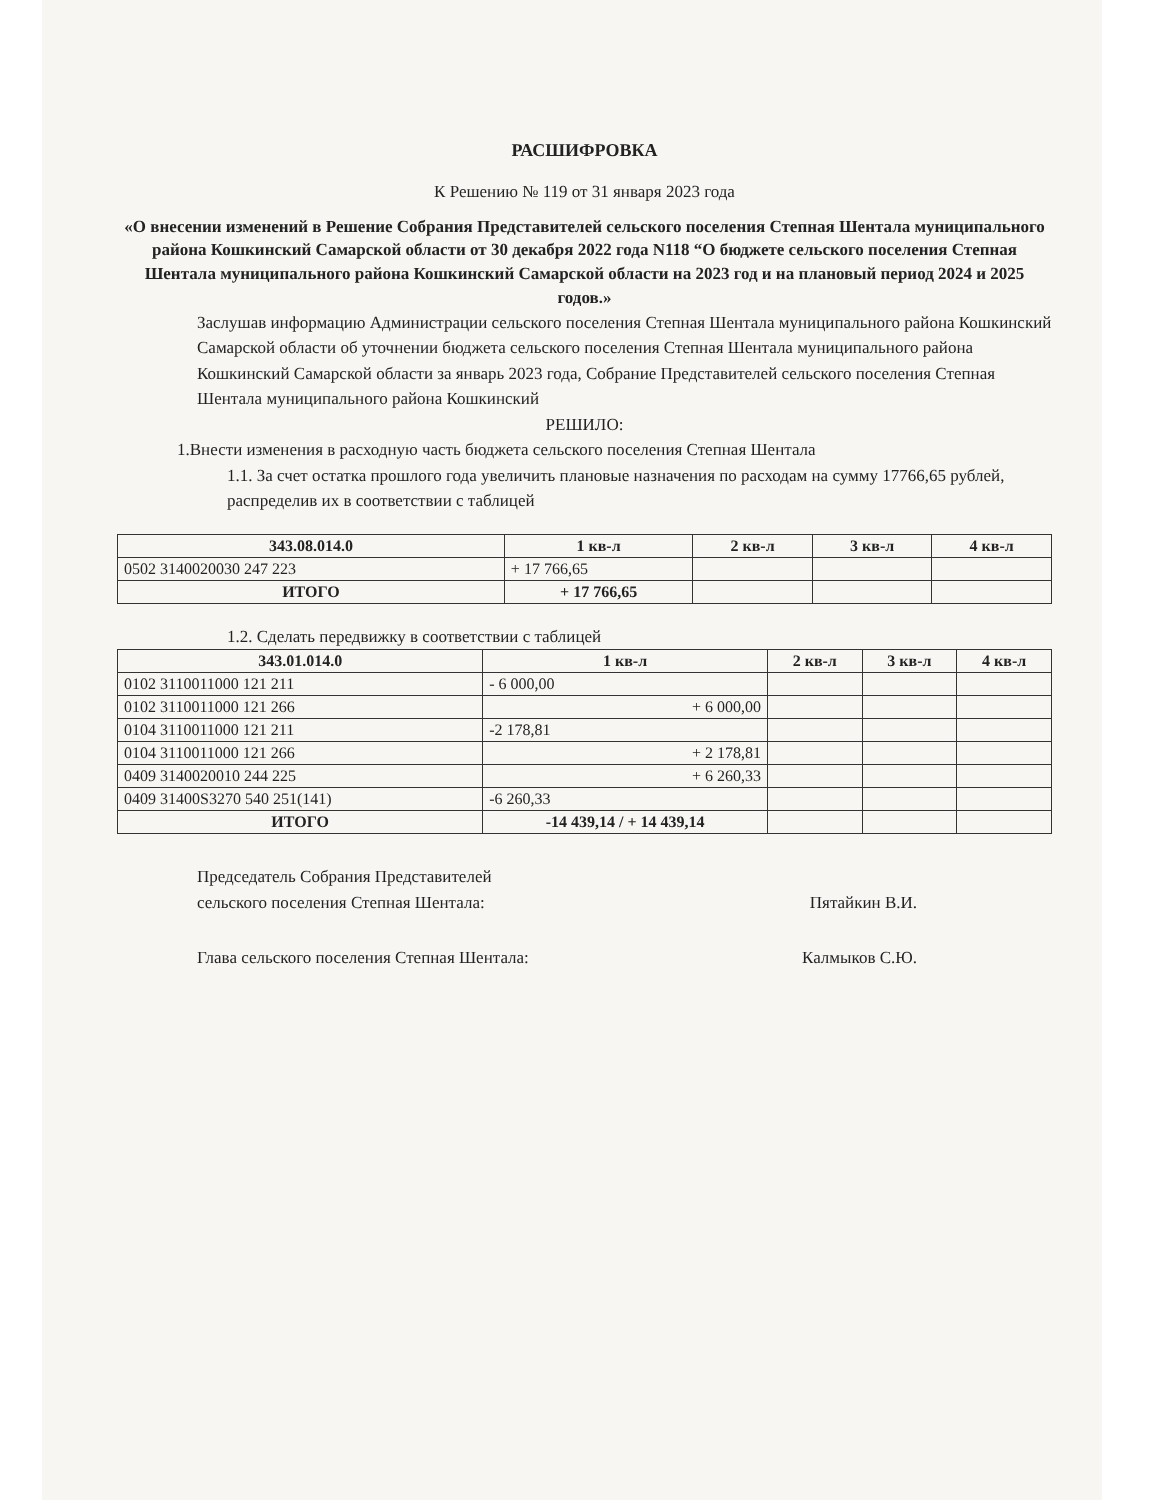РАСШИФРОВКА
К Решению № 119 от 31 января 2023 года
«О внесении изменений в Решение Собрания Представителей сельского поселения Степная Шентала муниципального района Кошкинский Самарской области от 30 декабря 2022 года N118 “О бюджете сельского поселения Степная Шентала муниципального района Кошкинский Самарской области на 2023 год и на плановый период 2024 и 2025 годов.»
Заслушав информацию Администрации сельского поселения Степная Шентала муниципального района Кошкинский Самарской области об уточнении бюджета сельского поселения Степная Шентала муниципального района Кошкинский Самарской области за январь 2023 года, Собрание Представителей сельского поселения Степная Шентала муниципального района Кошкинский
РЕШИЛО:
1.Внести изменения в расходную часть бюджета сельского поселения Степная Шентала
1.1. За счет остатка прошлого года увеличить плановые назначения по расходам на сумму 17766,65 рублей, распределив их в соответствии с таблицей
| 343.08.014.0 | 1 кв-л | 2 кв-л | 3 кв-л | 4 кв-л |
| --- | --- | --- | --- | --- |
| 0502 3140020030 247 223 | + 17 766,65 | | | |
| ИТОГО | + 17 766,65 | | | |
1.2. Сделать передвижку в соответствии с таблицей
| 343.01.014.0 | 1 кв-л | 2 кв-л | 3 кв-л | 4 кв-л |
| --- | --- | --- | --- | --- |
| 0102 3110011000 121 211 | - 6 000,00 | | | |
| 0102 3110011000 121 266 | + 6 000,00 | | | |
| 0104 3110011000 121 211 | -2 178,81 | | | |
| 0104 3110011000 121 266 | + 2 178,81 | | | |
| 0409 3140020010 244 225 | + 6 260,33 | | | |
| 0409 31400S3270 540 251(141) | -6 260,33 | | | |
| ИТОГО | -14 439,14 / + 14 439,14 | | | |
Председатель Собрания Представителей
сельского поселения Степная Шентала:
Пятайкин В.И.
Глава сельского поселения Степная Шентала:
Калмыков С.Ю.